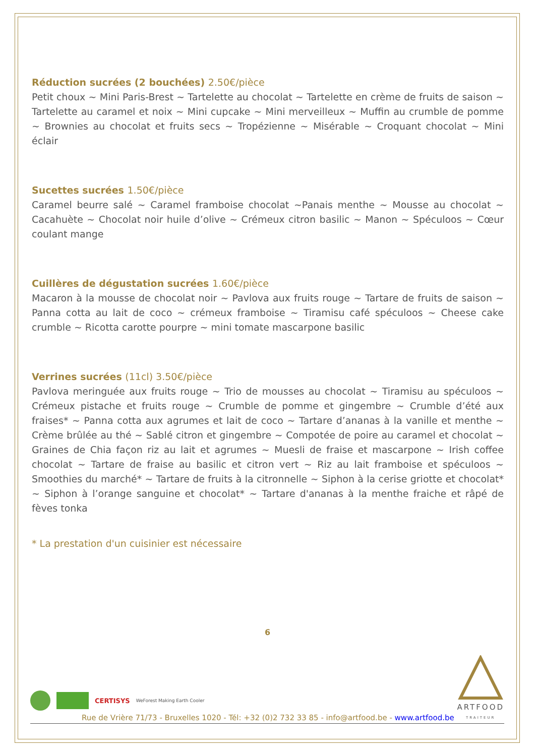Réduction sucrées (2 bouchées) 2.50€/pièce
Petit choux ~ Mini Paris-Brest ~ Tartelette au chocolat ~ Tartelette en crème de fruits de saison ~ Tartelette au caramel et noix ~ Mini cupcake ~ Mini merveilleux ~ Muffin au crumble de pomme ~ Brownies au chocolat et fruits secs ~ Tropézienne ~ Misérable ~ Croquant chocolat ~ Mini éclair
Sucettes sucrées 1.50€/pièce
Caramel beurre salé ~ Caramel framboise chocolat ~Panais menthe ~ Mousse au chocolat ~ Cacahuète ~ Chocolat noir huile d’olive ~ Crémeux citron basilic ~ Manon ~ Spéculoos ~ Cœur coulant mange
Cuillères de dégustation sucrées 1.60€/pièce
Macaron à la mousse de chocolat noir ~ Pavlova aux fruits rouge ~ Tartare de fruits de saison ~ Panna cotta au lait de coco ~ crémeux framboise ~ Tiramisu café spéculoos ~ Cheese cake crumble ~ Ricotta carotte pourpre ~ mini tomate mascarpone basilic
Verrines sucrées (11cl) 3.50€/pièce
Pavlova meringuée aux fruits rouge ~ Trio de mousses au chocolat ~ Tiramisu au spéculoos ~ Crémeux pistache et fruits rouge ~ Crumble de pomme et gingembre ~ Crumble d’été aux fraises* ~ Panna cotta aux agrumes et lait de coco ~ Tartare d’ananas à la vanille et menthe ~ Crème brûlée au thé ~ Sablé citron et gingembre ~ Compotée de poire au caramel et chocolat ~ Graines de Chia façon riz au lait et agrumes ~ Muesli de fraise et mascarpone ~ Irish coffee chocolat ~ Tartare de fraise au basilic et citron vert ~ Riz au lait framboise et spéculoos ~ Smoothies du marché* ~ Tartare de fruits à la citronnelle ~ Siphon à la cerise griotte et chocolat* ~ Siphon à l’orange sanguine et chocolat* ~ Tartare d'ananas à la menthe fraiche et râpé de fèves tonka
* La prestation d'un cuisinier est nécessaire
6
CERTISYS WeForest Making Earth Cooler
ARTFOOD
TRAITEUR
Rue de Vrière 71/73 - Bruxelles 1020 - Tél: +32 (0)2 732 33 85 - info@artfood.be - www.artfood.be